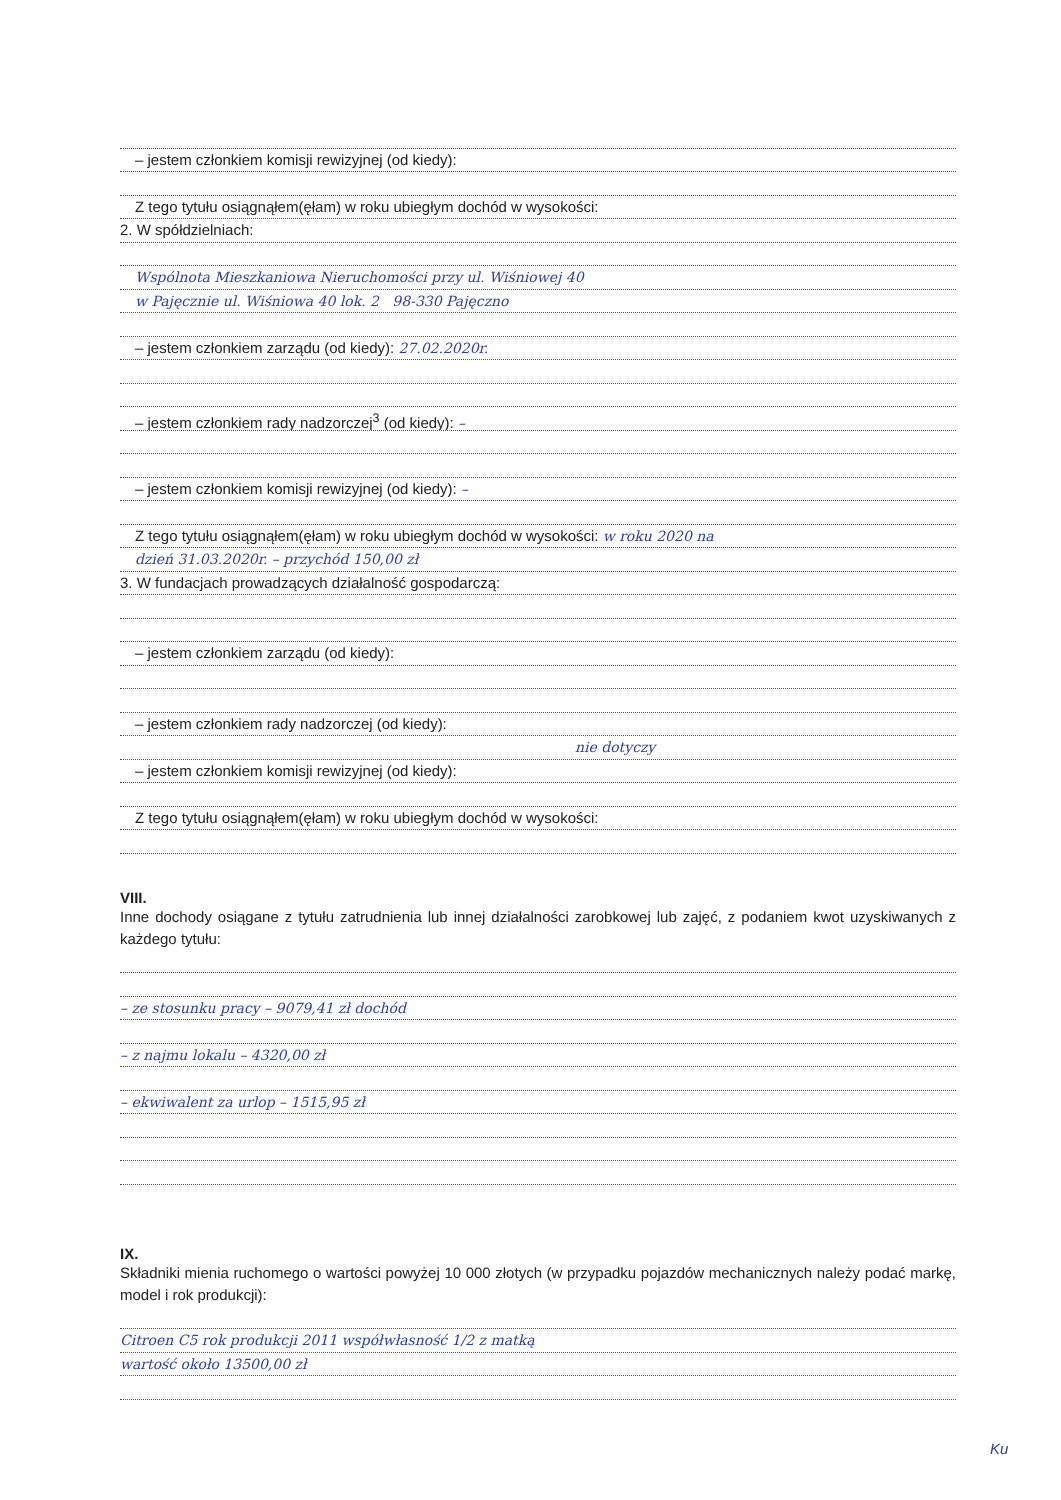– jestem członkiem komisji rewizyjnej (od kiedy):
Z tego tytułu osiągnąłem(ęłam) w roku ubiegłym dochód w wysokości:
2. W spółdzielniach:
Wspólnota Mieszkaniowa Nieruchomości przy ul. Wiśniowej 40
w Pajęcznie ul. Wiśniowa 40 lok. 2 98-330 Pajęczno
– jestem członkiem zarządu (od kiedy): 27.02.2020r.
– jestem członkiem rady nadzorczej<sup>3</sup> (od kiedy): –
– jestem członkiem komisji rewizyjnej (od kiedy): –
Z tego tytułu osiągnąłem(ęłam) w roku ubiegłym dochód w wysokości: w roku 2020 na
dzień 31.03.2020r. – przychód 150,00 zł
3. W fundacjach prowadzących działalność gospodarczą:
– jestem członkiem zarządu (od kiedy):
– jestem członkiem rady nadzorczej (od kiedy):
nie dotyczy
– jestem członkiem komisji rewizyjnej (od kiedy):
Z tego tytułu osiągnąłem(ęłam) w roku ubiegłym dochód w wysokości:
VIII.
Inne dochody osiągane z tytułu zatrudnienia lub innej działalności zarobkowej lub zajęć, z podaniem kwot uzyskiwanych z każdego tytułu:
– ze stosunku pracy – 9079,41 zł dochód
– z najmu lokalu – 4320,00 zł
– ekwiwalent za urlop – 1515,95 zł
IX.
Składniki mienia ruchomego o wartości powyżej 10 000 złotych (w przypadku pojazdów mechanicznych należy podać markę, model i rok produkcji):
Citroen C5 rok produkcji 2011 współwłasność 1/2 z matką
wartość około 13500,00 zł
Ku